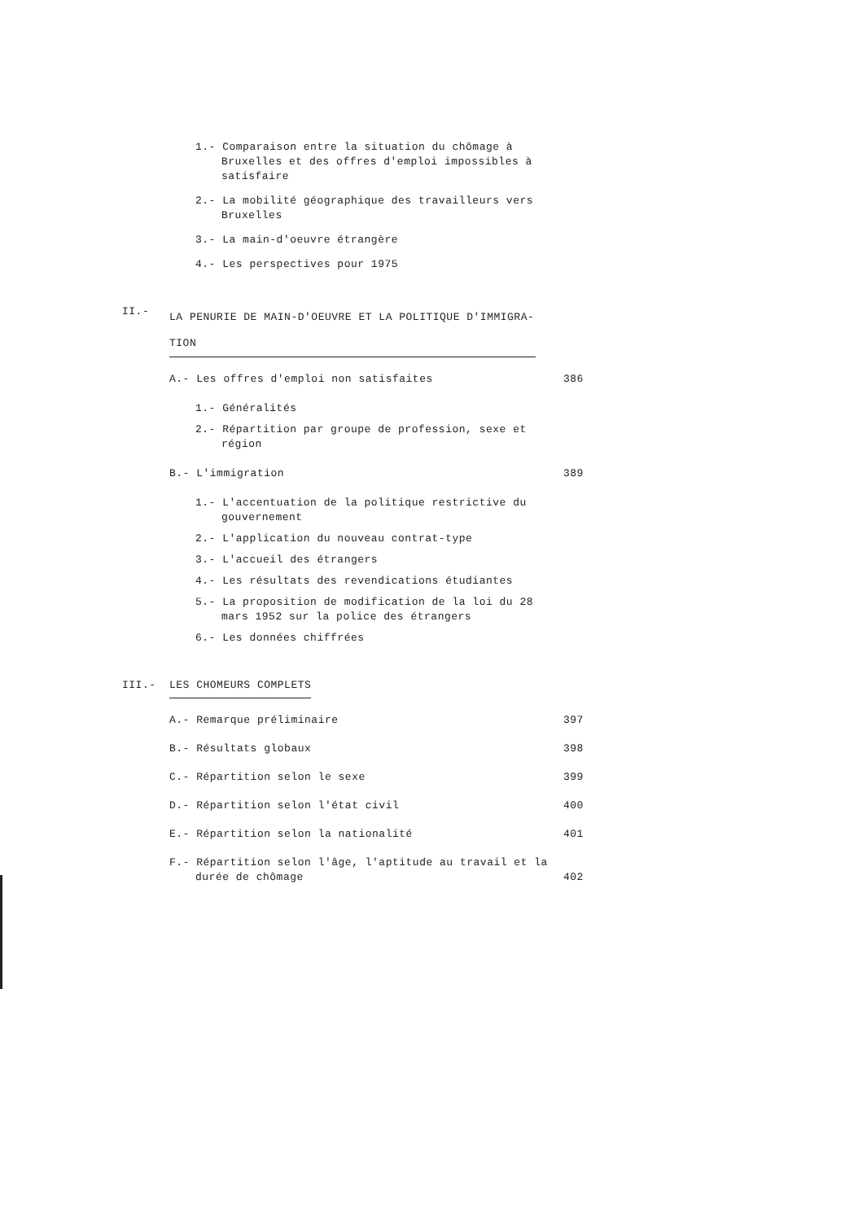1.- Comparaison entre la situation du chômage à Bruxelles et des offres d'emploi impossibles à satisfaire
2.- La mobilité géographique des travailleurs vers Bruxelles
3.- La main-d'oeuvre étrangère
4.- Les perspectives pour 1975
II.-
LA PENURIE DE MAIN-D'OEUVRE ET LA POLITIQUE D'IMMIGRA-TION
A.- Les offres d'emploi non satisfaites
386
1.- Généralités
2.- Répartition par groupe de profession, sexe et région
B.- L'immigration
389
1.- L'accentuation de la politique restrictive du gouvernement
2.- L'application du nouveau contrat-type
3.- L'accueil des étrangers
4.- Les résultats des revendications étudiantes
5.- La proposition de modification de la loi du 28 mars 1952 sur la police des étrangers
6.- Les données chiffrées
III.- LES CHOMEURS COMPLETS
A.- Remarque préliminaire
397
B.- Résultats globaux
398
C.- Répartition selon le sexe
399
D.- Répartition selon l'état civil
400
E.- Répartition selon la nationalité
401
F.- Répartition selon l'âge, l'aptitude au travail et la durée de chômage
402